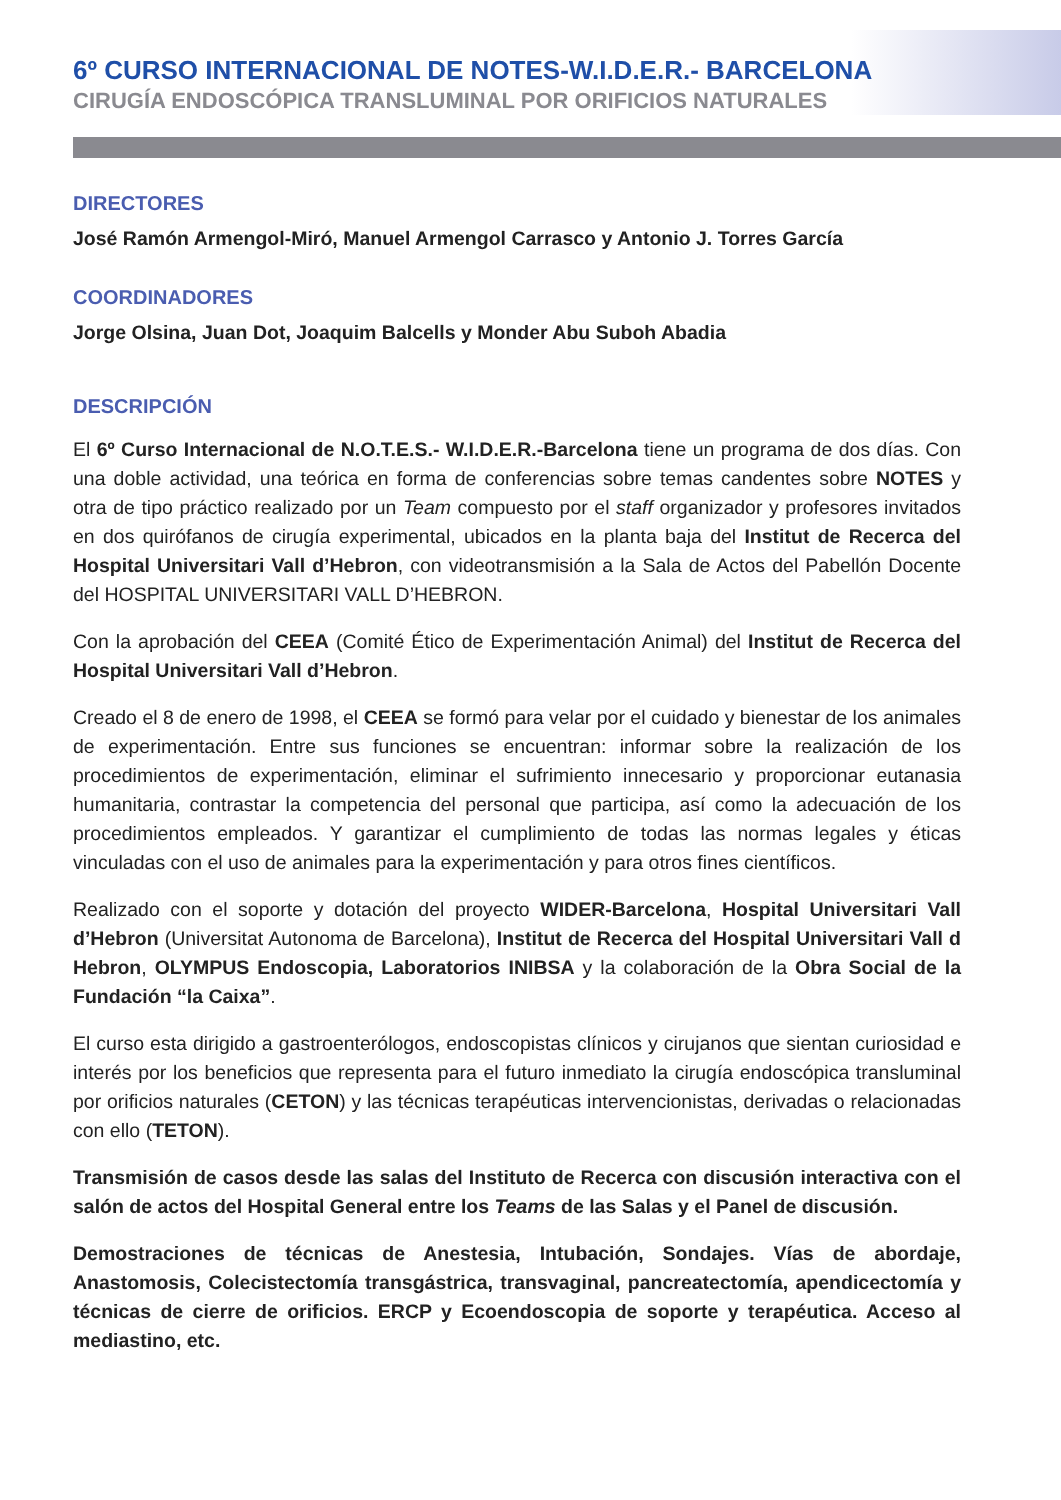6º CURSO INTERNACIONAL DE NOTES-W.I.D.E.R.- BARCELONA
CIRUGÍA ENDOSCÓPICA TRANSLUMINAL POR ORIFICIOS NATURALES
DIRECTORES
José Ramón Armengol-Miró, Manuel Armengol Carrasco y Antonio J. Torres García
COORDINADORES
Jorge Olsina, Juan Dot, Joaquim Balcells y Monder Abu Suboh Abadia
DESCRIPCIÓN
El 6º Curso Internacional de N.O.T.E.S.- W.I.D.E.R.-Barcelona tiene un programa de dos días. Con una doble actividad, una teórica en forma de conferencias sobre temas candentes sobre NOTES y otra de tipo práctico realizado por un Team compuesto por el staff organizador y profesores invitados en dos quirófanos de cirugía experimental, ubicados en la planta baja del Institut de Recerca del Hospital Universitari Vall d’Hebron, con videotransmisión a la Sala de Actos del Pabellón Docente del HOSPITAL UNIVERSITARI VALL D’HEBRON.
Con la aprobación del CEEA (Comité Ético de Experimentación Animal) del Institut de Recerca del Hospital Universitari Vall d’Hebron.
Creado el 8 de enero de 1998, el CEEA se formó para velar por el cuidado y bienestar de los animales de experimentación. Entre sus funciones se encuentran: informar sobre la realización de los procedimientos de experimentación, eliminar el sufrimiento innecesario y proporcionar eutanasia humanitaria, contrastar la competencia del personal que participa, así como la adecuación de los procedimientos empleados. Y garantizar el cumplimiento de todas las normas legales y éticas vinculadas con el uso de animales para la experimentación y para otros fines científicos.
Realizado con el soporte y dotación del proyecto WIDER-Barcelona, Hospital Universitari Vall d’Hebron (Universitat Autonoma de Barcelona), Institut de Recerca del Hospital Universitari Vall d Hebron, OLYMPUS Endoscopia, Laboratorios INIBSA y la colaboración de la Obra Social de la Fundación “la Caixa”.
El curso esta dirigido a gastroenterólogos, endoscopistas clínicos y cirujanos que sientan curiosidad e interés por los beneficios que representa para el futuro inmediato la cirugía endoscópica transluminal por orificios naturales (CETON) y las técnicas terapéuticas intervencionistas, derivadas o relacionadas con ello (TETON).
Transmisión de casos desde las salas del Instituto de Recerca con discusión interactiva con el salón de actos del Hospital General entre los Teams de las Salas y el Panel de discusión.
Demostraciones de técnicas de Anestesia, Intubación, Sondajes. Vías de abordaje, Anastomosis, Colecistectomía transgástrica, transvaginal, pancreatectomía, apendicectomía y técnicas de cierre de orificios. ERCP y Ecoendoscopia de soporte y terapéutica. Acceso al mediastino, etc.